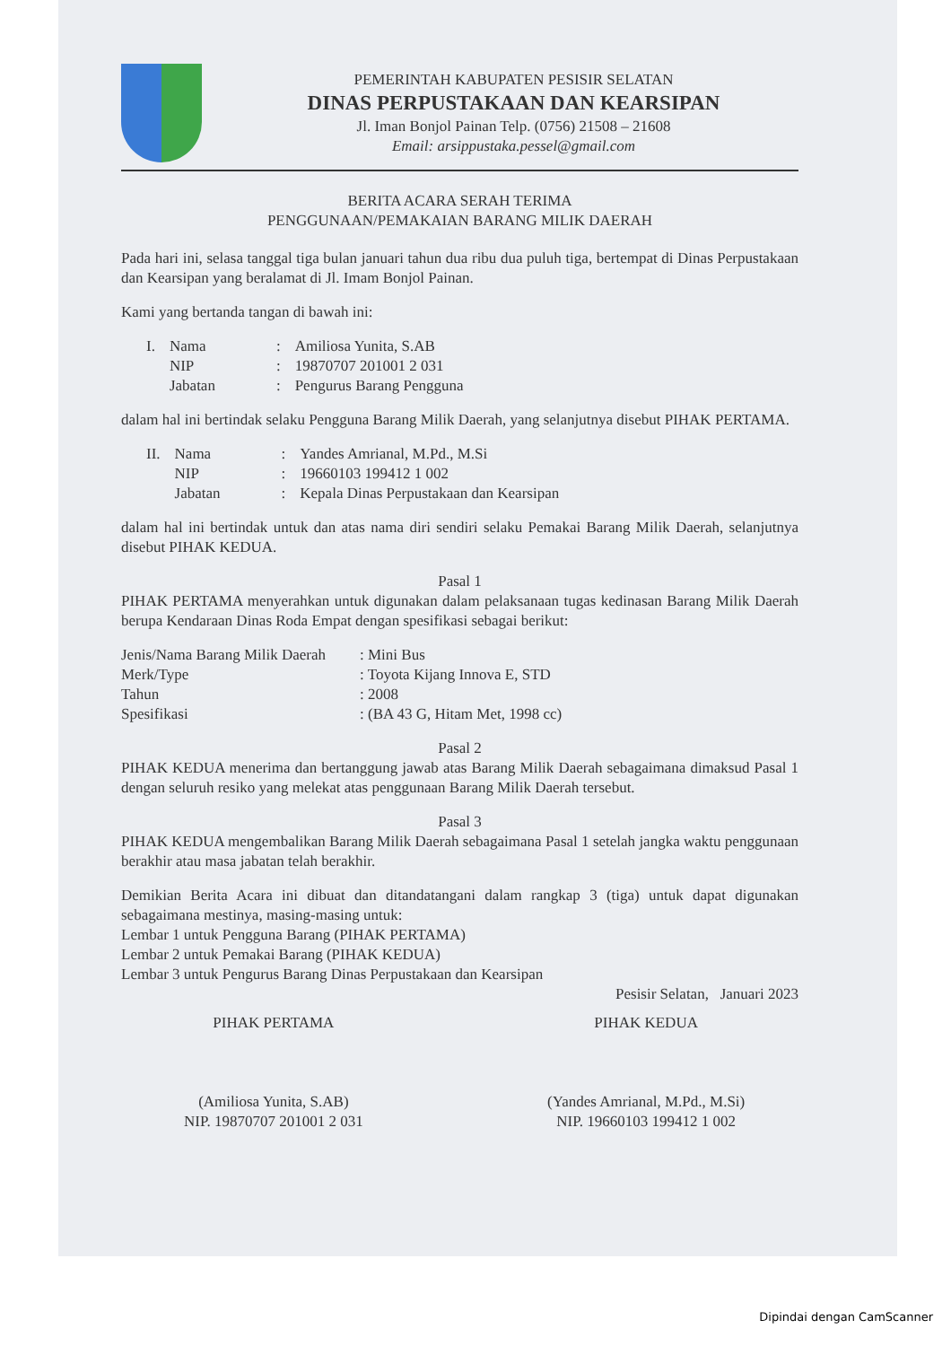PEMERINTAH KABUPATEN PESISIR SELATAN
DINAS PERPUSTAKAAN DAN KEARSIPAN
Jl. Iman Bonjol Painan Telp. (0756) 21508 – 21608
Email: arsippustaka.pessel@gmail.com
BERITA ACARA SERAH TERIMA
PENGGUNAAN/PEMAKAIAN BARANG MILIK DAERAH
Pada hari ini, selasa tanggal tiga bulan januari tahun dua ribu dua puluh tiga, bertempat di Dinas Perpustakaan dan Kearsipan yang beralamat di Jl. Imam Bonjol Painan.
Kami yang bertanda tangan di bawah ini:
| I. | Nama | : | Amiliosa Yunita, S.AB |
| | NIP | : | 19870707 201001 2 031 |
| | Jabatan | : | Pengurus Barang Pengguna |
dalam hal ini bertindak selaku Pengguna Barang Milik Daerah, yang selanjutnya disebut PIHAK PERTAMA.
| II. | Nama | : | Yandes Amrianal, M.Pd., M.Si |
| | NIP | : | 19660103 199412 1 002 |
| | Jabatan | : | Kepala Dinas Perpustakaan dan Kearsipan |
dalam hal ini bertindak untuk dan atas nama diri sendiri selaku Pemakai Barang Milik Daerah, selanjutnya disebut PIHAK KEDUA.
Pasal 1
PIHAK PERTAMA menyerahkan untuk digunakan dalam pelaksanaan tugas kedinasan Barang Milik Daerah berupa Kendaraan Dinas Roda Empat dengan spesifikasi sebagai berikut:
| Jenis/Nama Barang Milik Daerah | : Mini Bus |
| Merk/Type | : Toyota Kijang Innova E, STD |
| Tahun | : 2008 |
| Spesifikasi | : (BA 43 G, Hitam Met, 1998 cc) |
Pasal 2
PIHAK KEDUA menerima dan bertanggung jawab atas Barang Milik Daerah sebagaimana dimaksud Pasal 1 dengan seluruh resiko yang melekat atas penggunaan Barang Milik Daerah tersebut.
Pasal 3
PIHAK KEDUA mengembalikan Barang Milik Daerah sebagaimana Pasal 1 setelah jangka waktu penggunaan berakhir atau masa jabatan telah berakhir.
Demikian Berita Acara ini dibuat dan ditandatangani dalam rangkap 3 (tiga) untuk dapat digunakan sebagaimana mestinya, masing-masing untuk:
Lembar 1 untuk Pengguna Barang (PIHAK PERTAMA)
Lembar 2 untuk Pemakai Barang (PIHAK KEDUA)
Lembar 3 untuk Pengurus Barang Dinas Perpustakaan dan Kearsipan
Pesisir Selatan, Januari 2023
PIHAK PERTAMA
(Amiliosa Yunita, S.AB)
NIP. 19870707 201001 2 031
PIHAK KEDUA
(Yandes Amrianal, M.Pd., M.Si)
NIP. 19660103 199412 1 002
Dipindai dengan CamScanner